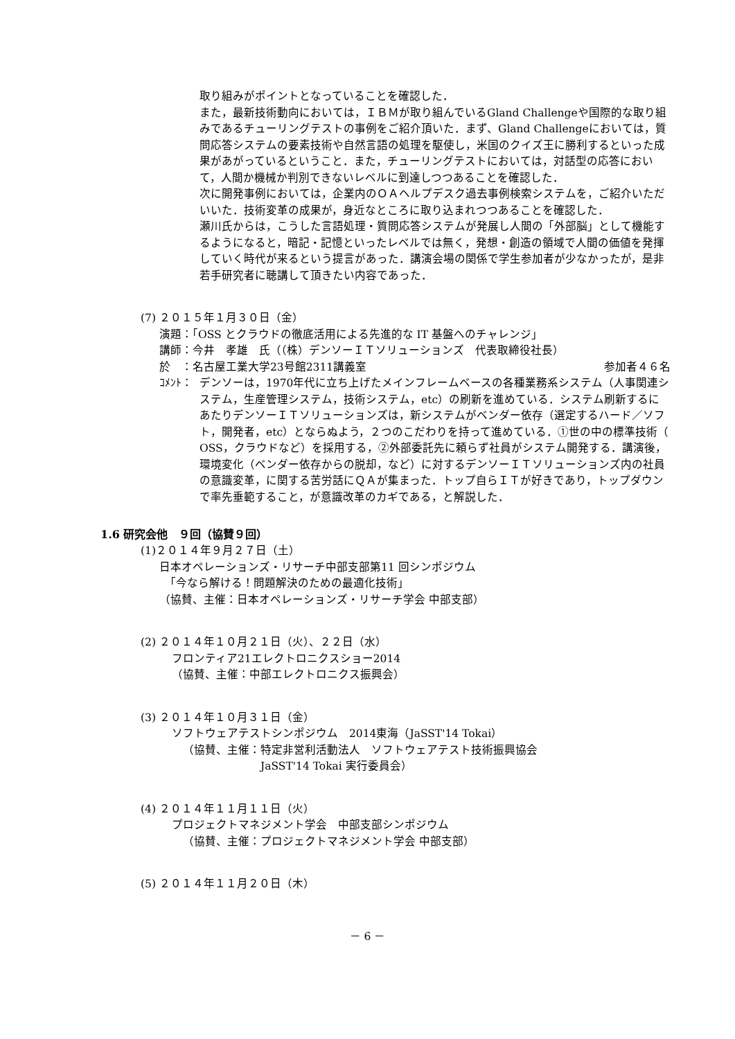取り組みがポイントとなっていることを確認した．
また，最新技術動向においては，ＩＢＭが取り組んでいるGland Challengeや国際的な取り組みであるチューリングテストの事例をご紹介頂いた．まず、Gland Challengeにおいては，質問応答システムの要素技術や自然言語の処理を駆使し，米国のクイズ王に勝利するといった成果があがっているということ．また，チューリングテストにおいては，対話型の応答において，人間か機械か判別できないレベルに到達しつつあることを確認した．
次に開発事例においては，企業内のＯＡヘルプデスク過去事例検索システムを，ご紹介いただいいた．技術変革の成果が，身近なところに取り込まれつつあることを確認した．
瀬川氏からは，こうした言語処理・質問応答システムが発展し人間の「外部脳」として機能するようになると，暗記・記憶といったレベルでは無く，発想・創造の領域で人間の価値を発揮していく時代が来るという提言があった．講演会場の関係で学生参加者が少なかったが，是非若手研究者に聴講して頂きたい内容であった．
(7) ２０１５年１月３０日（金）
演題：「OSS とクラウドの徹底活用による先進的な IT 基盤へのチャレンジ」
講師：今井　孝雄　氏（（株）デンソーＩＴソリューションズ　代表取締役社長）
於　：名古屋工業大学23号館2311講義室
参加者４６名
ｺﾒﾝﾄ： デンソーは，1970年代に立ち上げたメインフレームベースの各種業務系システム（人事関連システム，生産管理システム，技術システム，etc）の刷新を進めている．システム刷新するにあたりデンソーＩＴソリューションズは，新システムがベンダー依存（選定するハード／ソフト，開発者，etc）とならぬよう，２つのこだわりを持って進めている．①世の中の標準技術（ OSS，クラウドなど）を採用する，②外部委託先に頼らず社員がシステム開発する．講演後，環境変化（ベンダー依存からの脱却，など）に対するデンソーＩＴソリューションズ内の社員の意識変革，に関する苦労話にＱＡが集まった．トップ自らＩＴが好きであり，トップダウンで率先垂範すること，が意識改革のカギである，と解説した．
1.6 研究会他　９回（協賛９回）
(1)２０１４年９月２７日（土）
日本オペレーションズ・リサーチ中部支部第11 回シンポジウム
　「今なら解ける！問題解決のための最適化技術」
（協賛、主催：日本オペレーションズ・リサーチ学会 中部支部）
(2) ２０１４年１０月２１日（火）、２２日（水）
フロンティア21エレクトロニクスショー2014
（協賛、主催：中部エレクトロニクス振興会）
(3) ２０１４年１０月３１日（金）
ソフトウェアテストシンポジウム　2014東海（JaSST'14 Tokai）
（協賛、主催：特定非営利活動法人　ソフトウェアテスト技術振興協会
　　　　　　　JaSST'14 Tokai 実行委員会）
(4) ２０１４年１１月１１日（火）
プロジェクトマネジメント学会　中部支部シンポジウム
（協賛、主催：プロジェクトマネジメント学会 中部支部）
(5) ２０１４年１１月２０日（木）
－ 6 －